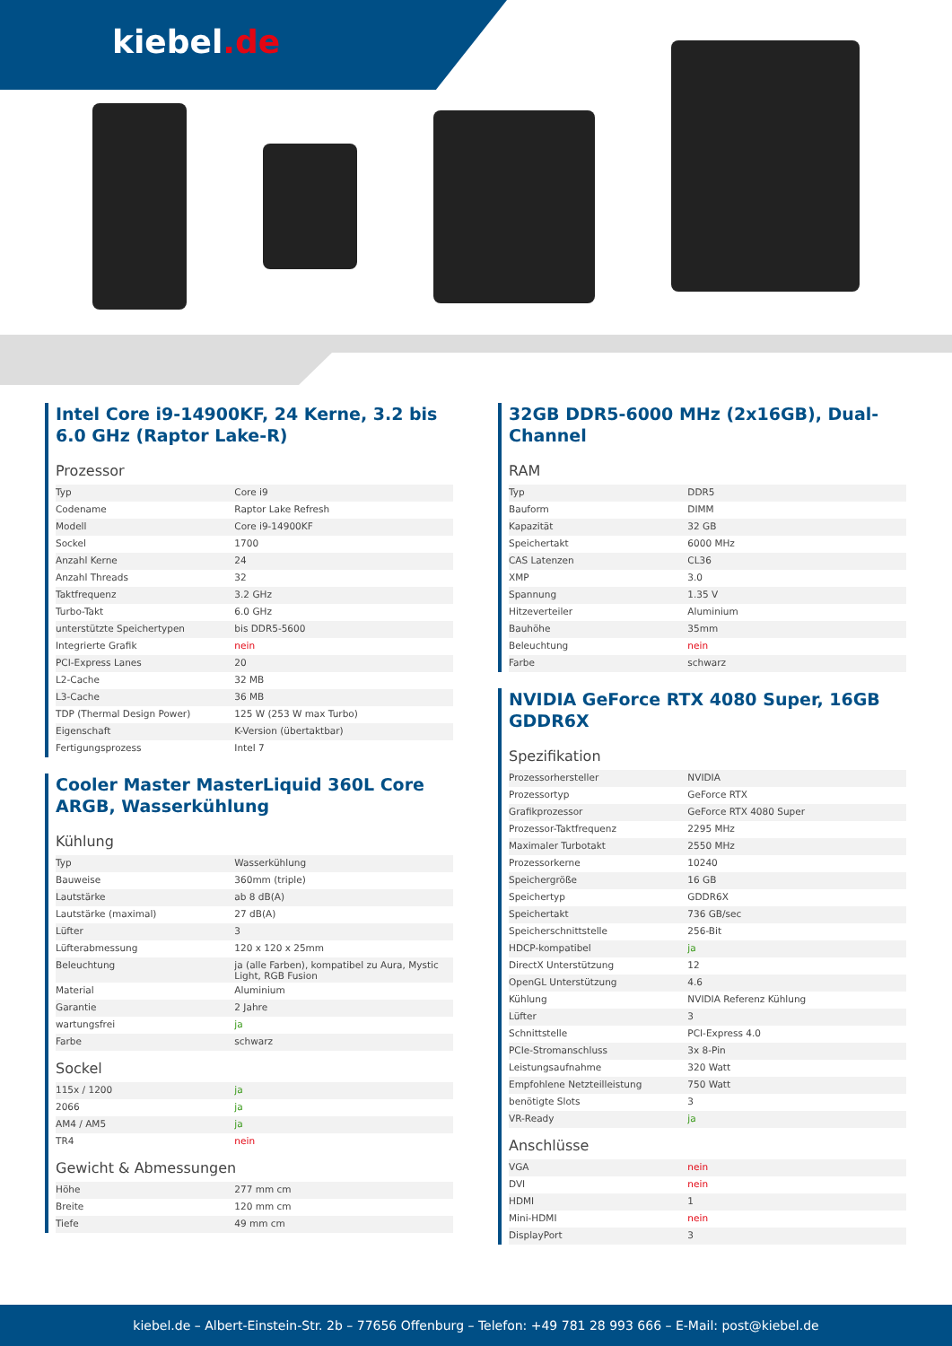kiebel.de
Intel Core i9-14900KF, 24 Kerne, 3.2 bis 6.0 GHz (Raptor Lake-R)
Prozessor
| Typ | Core i9 |
| Codename | Raptor Lake Refresh |
| Modell | Core i9-14900KF |
| Sockel | 1700 |
| Anzahl Kerne | 24 |
| Anzahl Threads | 32 |
| Taktfrequenz | 3.2 GHz |
| Turbo-Takt | 6.0 GHz |
| unterstützte Speichertypen | bis DDR5-5600 |
| Integrierte Grafik | nein |
| PCI-Express Lanes | 20 |
| L2-Cache | 32 MB |
| L3-Cache | 36 MB |
| TDP (Thermal Design Power) | 125 W (253 W max Turbo) |
| Eigenschaft | K-Version (übertaktbar) |
| Fertigungsprozess | Intel 7 |
Cooler Master MasterLiquid 360L Core ARGB, Wasserkühlung
Kühlung
| Typ | Wasserkühlung |
| Bauweise | 360mm (triple) |
| Lautstärke | ab 8 dB(A) |
| Lautstärke (maximal) | 27 dB(A) |
| Lüfter | 3 |
| Lüfterabmessung | 120 x 120 x 25mm |
| Beleuchtung | ja (alle Farben), kompatibel zu Aura, Mystic Light, RGB Fusion |
| Material | Aluminium |
| Garantie | 2 Jahre |
| wartungsfrei | ja |
| Farbe | schwarz |
Sockel
| 115x / 1200 | ja |
| 2066 | ja |
| AM4 / AM5 | ja |
| TR4 | nein |
Gewicht & Abmessungen
| Höhe | 277 mm cm |
| Breite | 120 mm cm |
| Tiefe | 49 mm cm |
32GB DDR5-6000 MHz (2x16GB), Dual-Channel
RAM
| Typ | DDR5 |
| Bauform | DIMM |
| Kapazität | 32 GB |
| Speichertakt | 6000 MHz |
| CAS Latenzen | CL36 |
| XMP | 3.0 |
| Spannung | 1.35 V |
| Hitzeverteiler | Aluminium |
| Bauhöhe | 35mm |
| Beleuchtung | nein |
| Farbe | schwarz |
NVIDIA GeForce RTX 4080 Super, 16GB GDDR6X
Spezifikation
| Prozessorhersteller | NVIDIA |
| Prozessortyp | GeForce RTX |
| Grafikprozessor | GeForce RTX 4080 Super |
| Prozessor-Taktfrequenz | 2295 MHz |
| Maximaler Turbotakt | 2550 MHz |
| Prozessorkerne | 10240 |
| Speichergröße | 16 GB |
| Speichertyp | GDDR6X |
| Speichertakt | 736 GB/sec |
| Speicherschnittstelle | 256-Bit |
| HDCP-kompatibel | ja |
| DirectX Unterstützung | 12 |
| OpenGL Unterstützung | 4.6 |
| Kühlung | NVIDIA Referenz Kühlung |
| Lüfter | 3 |
| Schnittstelle | PCI-Express 4.0 |
| PCIe-Stromanschluss | 3x 8-Pin |
| Leistungsaufnahme | 320 Watt |
| Empfohlene Netzteilleistung | 750 Watt |
| benötigte Slots | 3 |
| VR-Ready | ja |
Anschlüsse
| VGA | nein |
| DVI | nein |
| HDMI | 1 |
| Mini-HDMI | nein |
| DisplayPort | 3 |
kiebel.de – Albert-Einstein-Str. 2b – 77656 Offenburg – Telefon: +49 781 28 993 666 – E-Mail: post@kiebel.de